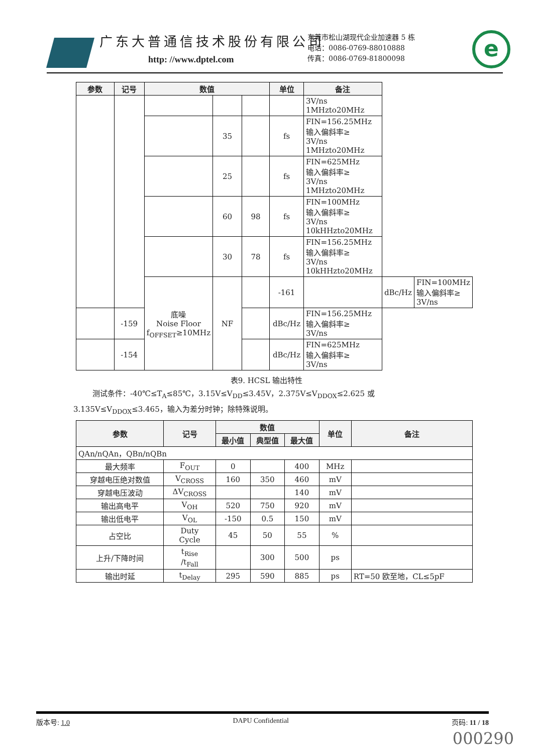广东大普通信技术股份有限公司
http: //www.dptel.com
东莞市松山湖现代企业加速器 5 栋
电话：0086-0769-88010888
传真：0086-0769-81800098
e
| 参数 | 记号 | 数值 | | | 单位 | 备注 | | |
| --- | --- | --- | --- | --- | --- | --- | --- | --- |
| | | | | | | 3V/ns 1MHzto20MHz | | |
| | | | 35 | | fs | FIN=156.25MHz 输入偏斜率≥ 3V/ns 1MHzto20MHz | | |
| | | | 25 | | fs | FIN=625MHz 输入偏斜率≥ 3V/ns 1MHzto20MHz | | |
| | | | 60 | 98 | fs | FIN=100MHz 输入偏斜率≥ 3V/ns 10kHHzto20MHz | | |
| | | | 30 | 78 | fs | FIN=156.25MHz 输入偏斜率≥ 3V/ns 10kHHzto20MHz | | |
| | | 底噪 Noise Floor f<sub>OFFSET</sub>≥10MHz | NF | | -161 | | dBc/Hz | FIN=100MHz 输入偏斜率≥ 3V/ns |
| | -159 | | | | dBc/Hz | FIN=156.25MHz 输入偏斜率≥ 3V/ns | | |
| | -154 | | | | dBc/Hz | FIN=625MHz 输入偏斜率≥ 3V/ns | | |
表9. HCSL 输出特性
测试条件：-40℃≤T<sub>A</sub>≤85℃，3.15V≤V<sub>DD</sub>≤3.45V，2.375V≤V<sub>DDOX</sub>≤2.625 或 3.135V≤V<sub>DDOX</sub>≤3.465，输入为差分时钟；除特殊说明。
| 参数 | 记号 | 数值 | | | 单位 | 备注 |
| --- | --- | --- | --- | --- | --- | --- |
| | | 最小值 | 典型值 | 最大值 | | |
| QAn/nQAn，QBn/nQBn | | | | | | |
| 最大频率 | F<sub>OUT</sub> | 0 | | 400 | MHz | |
| 穿越电压绝对数值 | V<sub>CROSS</sub> | 160 | 350 | 460 | mV | |
| 穿越电压波动 | ΔV<sub>CROSS</sub> | | | 140 | mV | |
| 输出高电平 | V<sub>OH</sub> | 520 | 750 | 920 | mV | |
| 输出低电平 | V<sub>OL</sub> | -150 | 0.5 | 150 | mV | |
| 占空比 | Duty Cycle | 45 | 50 | 55 | % | |
| 上升/下降时间 | t<sub>Rise</sub> /t<sub>Fall</sub> | | 300 | 500 | ps | |
| 输出时延 | t<sub>Delay</sub> | 295 | 590 | 885 | ps | RT=50 欧至地，CL≤5pF |
版本号: 1.0 DAPU Confidential 页码: 11 / 18
000290